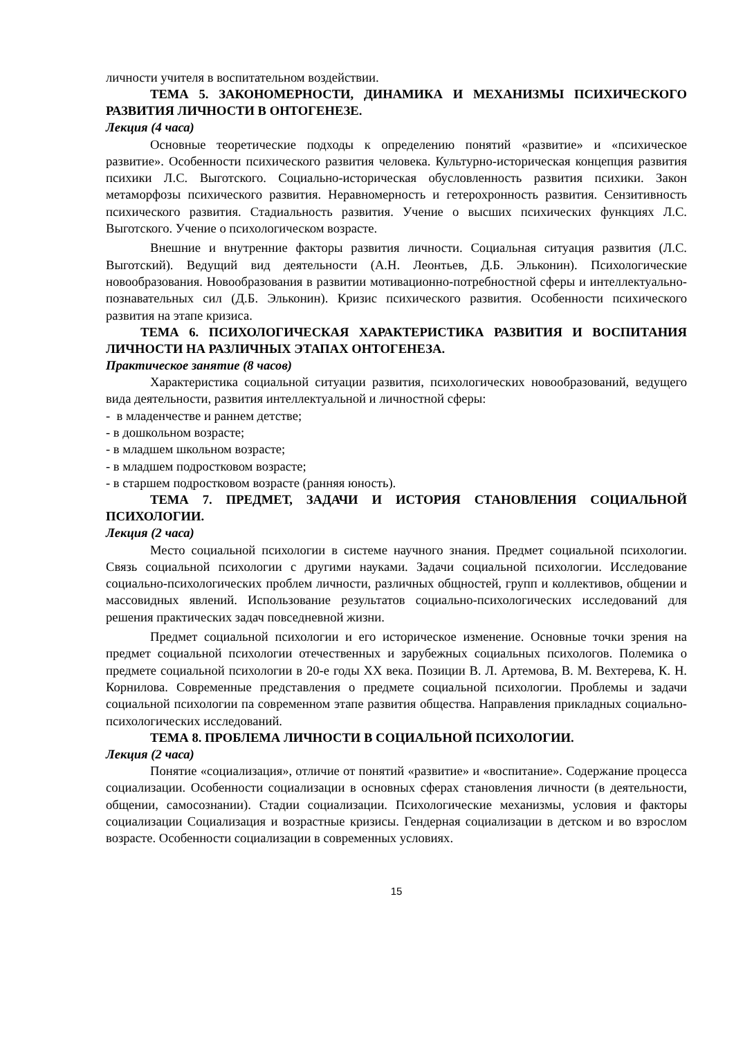личности учителя в воспитательном воздействии.
ТЕМА 5. ЗАКОНОМЕРНОСТИ, ДИНАМИКА И МЕХАНИЗМЫ ПСИХИЧЕСКОГО РАЗВИТИЯ ЛИЧНОСТИ В ОНТОГЕНЕЗЕ.
Лекция (4 часа)
Основные теоретические подходы к определению понятий «развитие» и «психическое развитие». Особенности психического развития человека. Культурно-историческая концепция развития психики Л.С. Выготского. Социально-историческая обусловленность развития психики. Закон метаморфозы психического развития. Неравномерность и гетерохронность развития. Сензитивность психического развития. Стадиальность развития. Учение о высших психических функциях Л.С. Выготского. Учение о психологическом возрасте.
Внешние и внутренние факторы развития личности. Социальная ситуация развития (Л.С. Выготский). Ведущий вид деятельности (А.Н. Леонтьев, Д.Б. Эльконин). Психологические новообразования. Новообразования в развитии мотивационно-потребностной сферы и интеллектуально-познавательных сил (Д.Б. Эльконин). Кризис психического развития. Особенности психического развития на этапе кризиса.
ТЕМА 6. ПСИХОЛОГИЧЕСКАЯ ХАРАКТЕРИСТИКА РАЗВИТИЯ И ВОСПИТАНИЯ ЛИЧНОСТИ НА РАЗЛИЧНЫХ ЭТАПАХ ОНТОГЕНЕЗА.
Практическое занятие (8 часов)
Характеристика социальной ситуации развития, психологических новообразований, ведущего вида деятельности, развития интеллектуальной и личностной сферы:
- в младенчестве и раннем детстве;
- в дошкольном возрасте;
- в младшем школьном возрасте;
- в младшем подростковом возрасте;
- в старшем подростковом возрасте (ранняя юность).
ТЕМА 7. ПРЕДМЕТ, ЗАДАЧИ И ИСТОРИЯ СТАНОВЛЕНИЯ СОЦИАЛЬНОЙ ПСИХОЛОГИИ.
Лекция (2 часа)
Место социальной психологии в системе научного знания. Предмет социальной психологии. Связь социальной психологии с другими науками. Задачи социальной психологии. Исследование социально-психологических проблем личности, различных общностей, групп и коллективов, общении и массовидных явлений. Использование результатов социально-психологических исследований для решения практических задач повседневной жизни.
Предмет социальной психологии и его историческое изменение. Основные точки зрения на предмет социальной психологии отечественных и зарубежных социальных психологов. Полемика о предмете социальной психологии в 20-е годы XX века. Позиции В. Л. Артемова, В. М. Вехтерева, К. Н. Корнилова. Современные представления о предмете социальной психологии. Проблемы и задачи социальной психологии па современном этапе развития общества. Направления прикладных социально-психологических исследований.
ТЕМА 8. ПРОБЛЕМА ЛИЧНОСТИ В СОЦИАЛЬНОЙ ПСИХОЛОГИИ.
Лекция (2 часа)
Понятие «социализация», отличие от понятий «развитие» и «воспитание». Содержание процесса социализации. Особенности социализации в основных сферах становления личности (в деятельности, общении, самосознании). Стадии социализации. Психологические механизмы, условия и факторы социализации Социализация и возрастные кризисы. Гендерная социализации в детском и во взрослом возрасте. Особенности социализации в современных условиях.
15